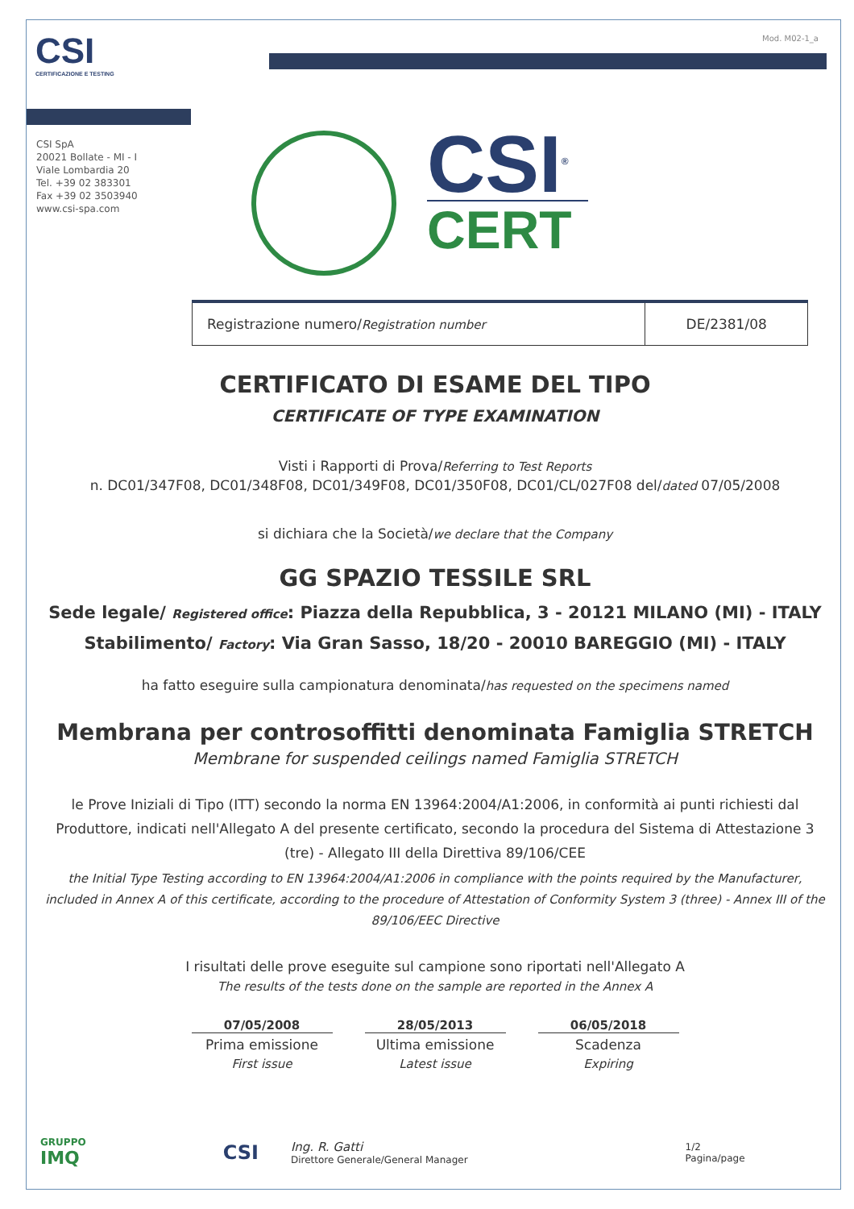Mod. M02-1_a
CSI
CERTIFICAZIONE E TESTING
CSI SpA
20021 Bollate - MI - I
Viale Lombardia 20
Tel. +39 02 383301
Fax +39 02 3503940
www.csi-spa.com
CSI<sup>®</sup>
CERT
| Registrazione numero/ Registration number | DE/2381/08 |
CERTIFICATO DI ESAME DEL TIPO
CERTIFICATE OF TYPE EXAMINATION
Visti i Rapporti di Prova/Referring to Test Reports
n. DC01/347F08, DC01/348F08, DC01/349F08, DC01/350F08, DC01/CL/027F08 del/dated 07/05/2008
si dichiara che la Società/we declare that the Company
GG SPAZIO TESSILE SRL
Sede legale/ Registered office: Piazza della Repubblica, 3 - 20121 MILANO (MI) - ITALY
Stabilimento/ Factory: Via Gran Sasso, 18/20 - 20010 BAREGGIO (MI) - ITALY
ha fatto eseguire sulla campionatura denominata/has requested on the specimens named
Membrana per controsoffitti denominata Famiglia STRETCH
Membrane for suspended ceilings named Famiglia STRETCH
le Prove Iniziali di Tipo (ITT) secondo la norma EN 13964:2004/A1:2006, in conformità ai punti richiesti dal Produttore, indicati nell'Allegato A del presente certificato, secondo la procedura del Sistema di Attestazione 3 (tre) - Allegato III della Direttiva 89/106/CEE
the Initial Type Testing according to EN 13964:2004/A1:2006 in compliance with the points required by the Manufacturer, included in Annex A of this certificate, according to the procedure of Attestation of Conformity System 3 (three) - Annex III of the 89/106/EEC Directive
I risultati delle prove eseguite sul campione sono riportati nell'Allegato A
The results of the tests done on the sample are reported in the Annex A
07/05/2008
Prima emissione
First issue
28/05/2013
Ultima emissione
Latest issue
06/05/2018
Scadenza
Expiring
GRUPPO
IMQ
CSI
Ing. R. Gatti
Direttore Generale/General Manager
1/2
Pagina/page